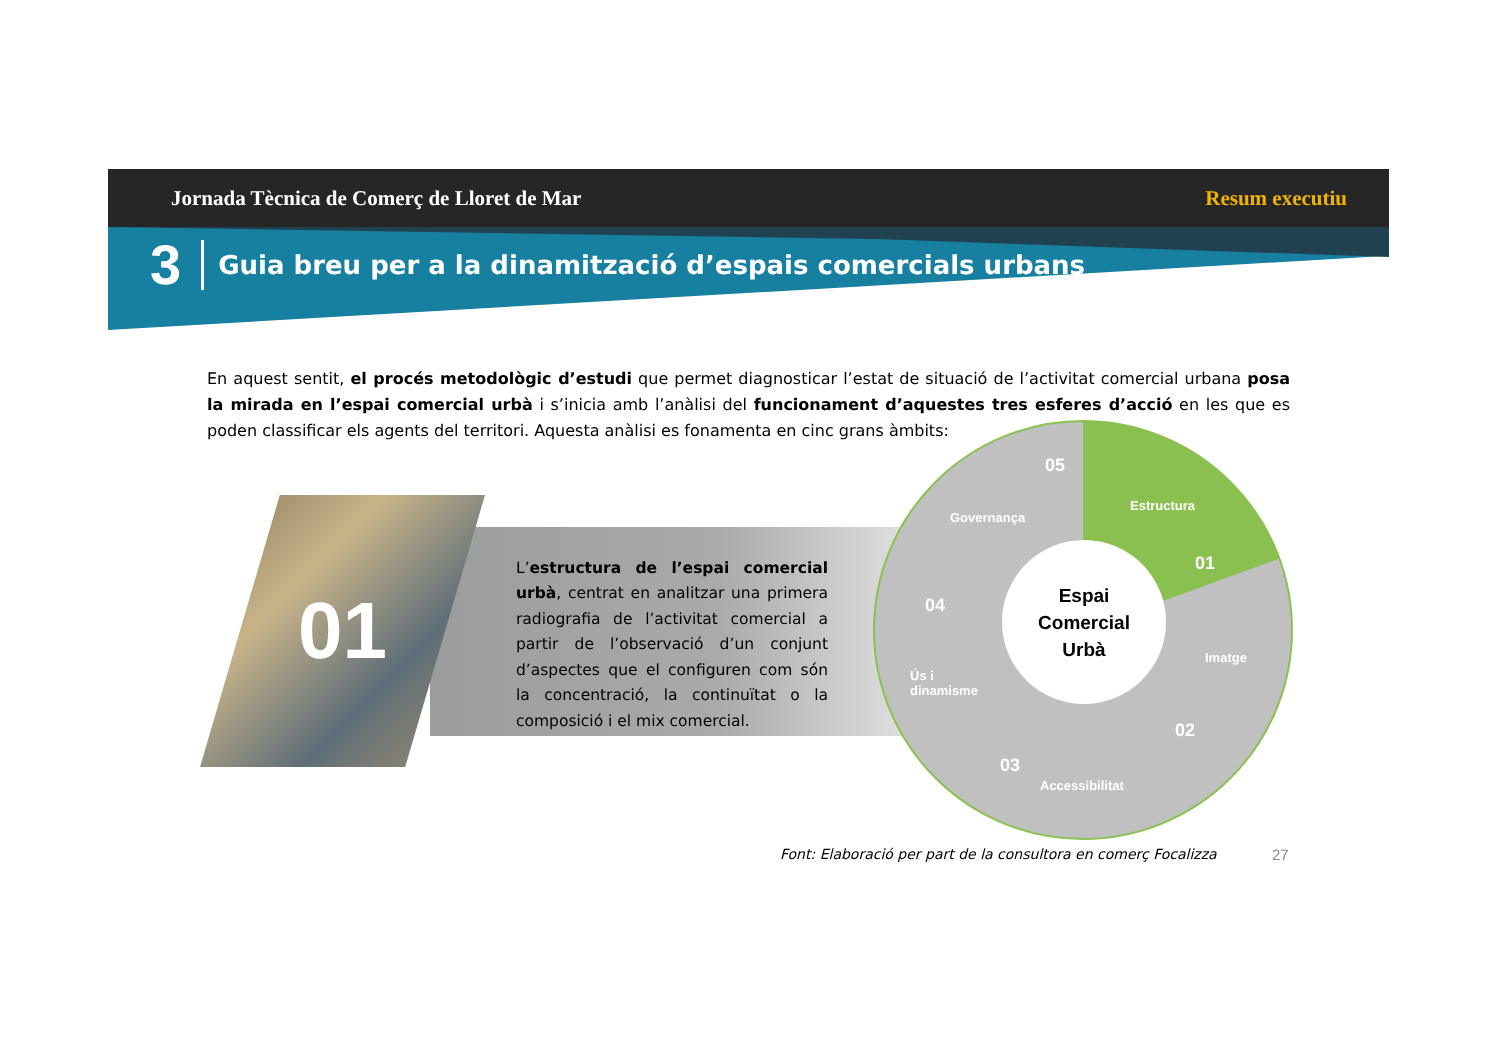Jornada Tècnica de Comerç de Lloret de Mar Resum executiu
3 Guia breu per a la dinamització d’espais comercials urbans
En aquest sentit, el procés metodològic d’estudi que permet diagnosticar l’estat de situació de l’activitat comercial urbana posa la mirada en l’espai comercial urbà i s’inicia amb l’anàlisi del funcionament d’aquestes tres esferes d’acció en les que es poden classificar els agents del territori. Aquesta anàlisi es fonamenta en cinc grans àmbits:
01
L’estructura de l’espai comercial urbà, centrat en analitzar una primera radiografia de l’activitat comercial a partir de l’observació d’un conjunt d’aspectes que el configuren com són la concentració, la continuïtat o la composició i el mix comercial.
Espai
Comercial
Urbà
Estructura
01
Imatge
02
Accessibilitat
03
Ús i
dinamisme
04
Governança
05
Font: Elaboració per part de la consultora en comerç Focalizza
27